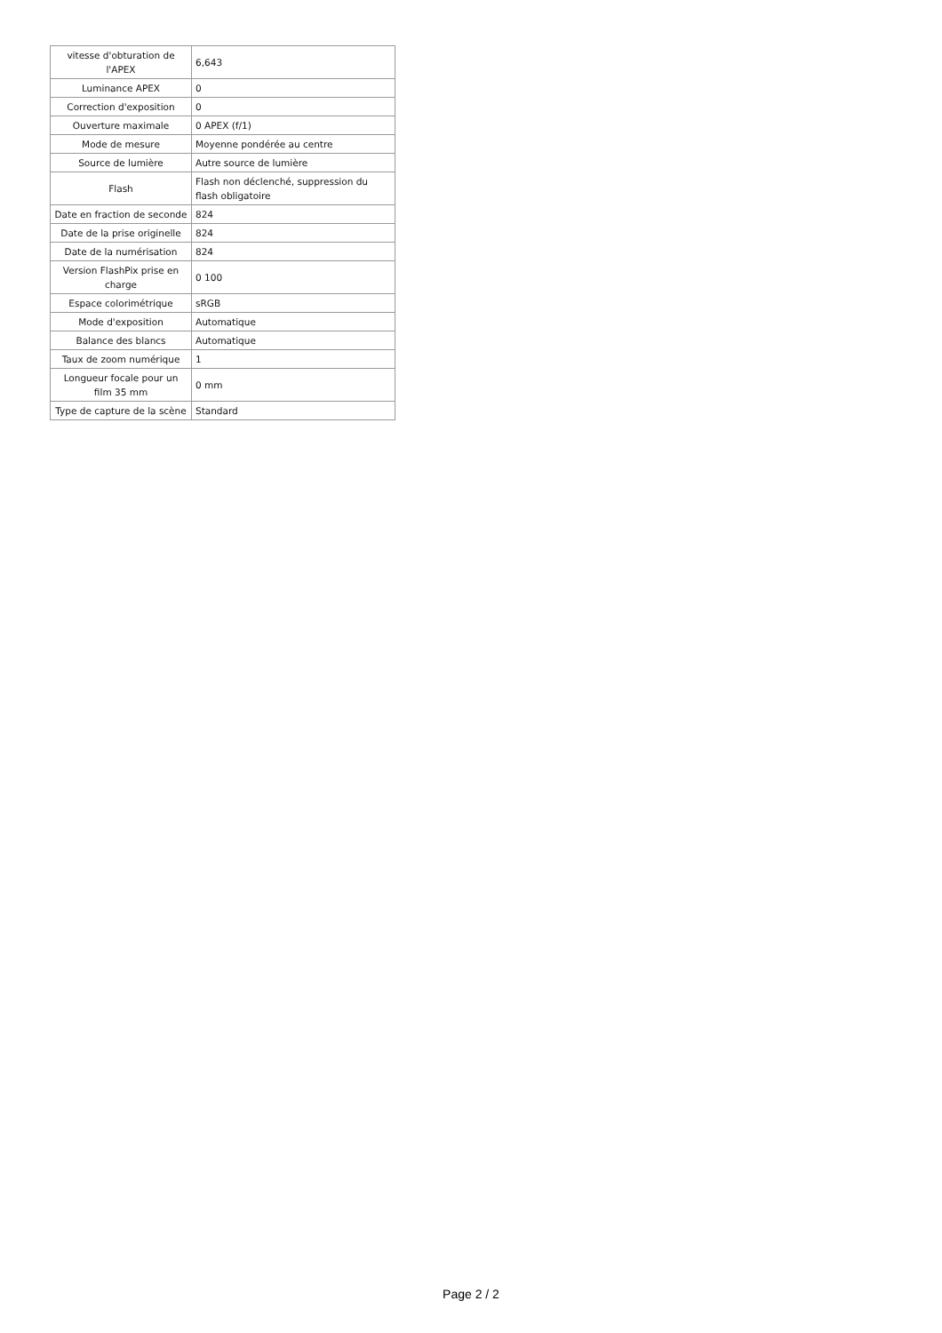| vitesse d'obturation de l'APEX | 6,643 |
| Luminance APEX | 0 |
| Correction d'exposition | 0 |
| Ouverture maximale | 0 APEX (f/1) |
| Mode de mesure | Moyenne pondérée au centre |
| Source de lumière | Autre source de lumière |
| Flash | Flash non déclenché, suppression du flash obligatoire |
| Date en fraction de seconde | 824 |
| Date de la prise originelle | 824 |
| Date de la numérisation | 824 |
| Version FlashPix prise en charge | 0 100 |
| Espace colorimétrique | sRGB |
| Mode d'exposition | Automatique |
| Balance des blancs | Automatique |
| Taux de zoom numérique | 1 |
| Longueur focale pour un film 35 mm | 0 mm |
| Type de capture de la scène | Standard |
Page 2 / 2